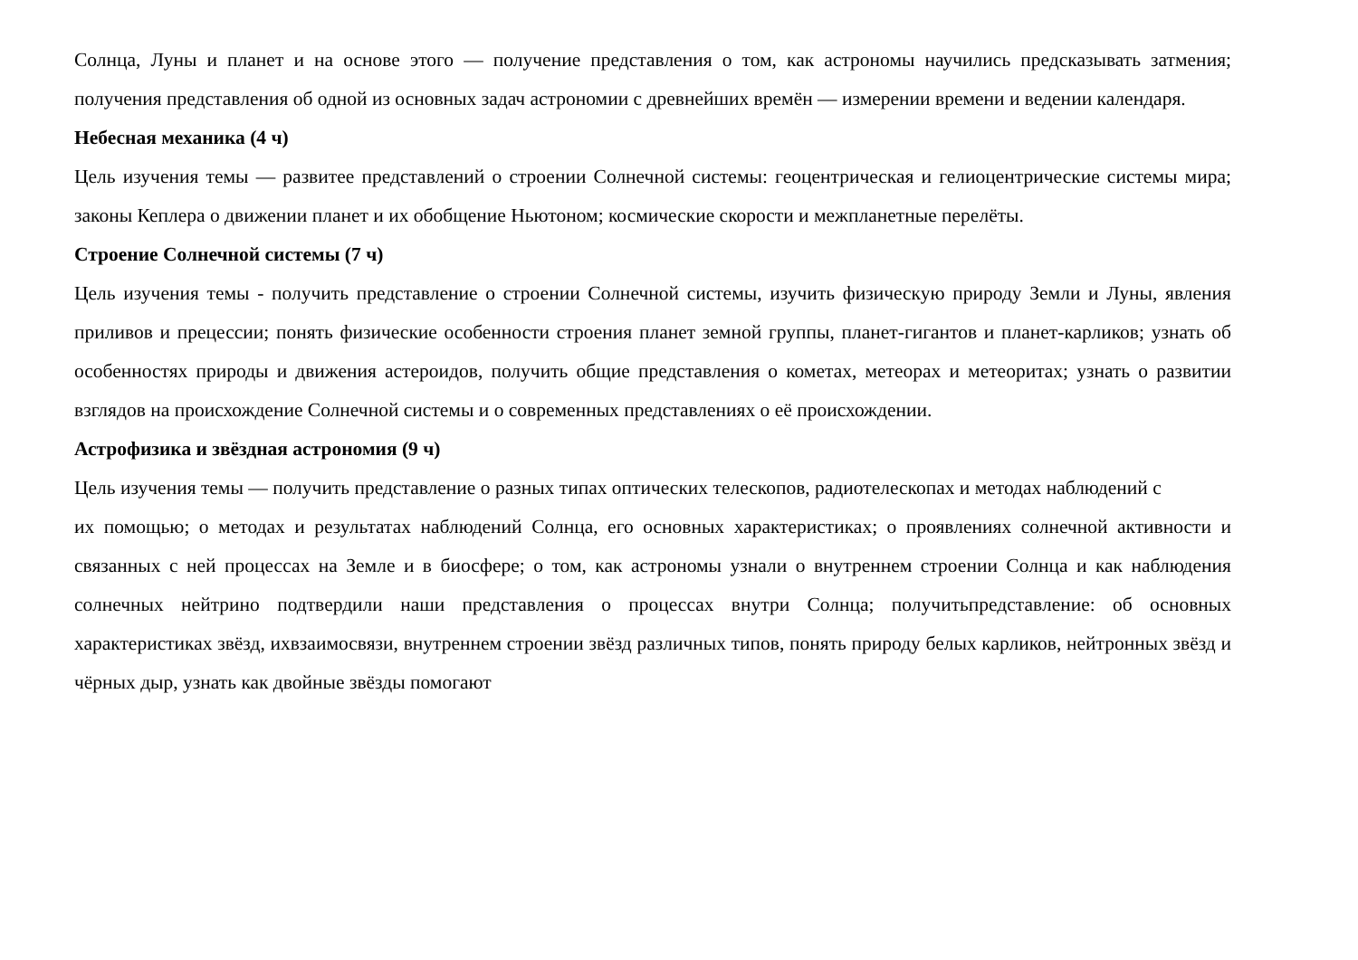Солнца, Луны и планет и на основе этого — получение представления о том, как астрономы научились предсказывать затмения; получения представления об одной из основных задач астрономии с древнейших времён — измерении времени и ведении календаря.
Небесная механика (4 ч)
Цель изучения темы — развитее представлений о строении Солнечной системы: геоцентрическая и гелиоцентрические системы мира; законы Кеплера о движении планет и их обобщение Ньютоном; космические скорости и межпланетные перелёты.
Строение Солнечной системы (7 ч)
Цель изучения темы - получить представление о строении Солнечной системы, изучить физическую природу Земли и Луны, явления приливов и прецессии; понять физические особенности строения планет земной группы, планет-гигантов и планет-карликов; узнать об особенностях природы и движения астероидов, получить общие представления о кометах, метеорах и метеоритах; узнать о развитии взглядов на происхождение Солнечной системы и о современных представлениях о её происхождении.
Астрофизика и звёздная астрономия (9 ч)
Цель изучения темы — получить представление о разных типах оптических телескопов, радиотелескопах и методах наблюдений с
их помощью; о методах и результатах наблюдений Солнца, его основных характеристиках; о проявлениях солнечной активности и связанных с ней процессах на Земле и в биосфере; о том, как астрономы узнали о внутреннем строении Солнца и как наблюдения солнечных нейтрино подтвердили наши представления о процессах внутри Солнца; получитьпредставление: об основных характеристиках звёзд, ихвзаимосвязи, внутреннем строении звёзд различных типов, понять природу белых карликов, нейтронных звёзд и чёрных дыр, узнать как двойные звёзды помогают